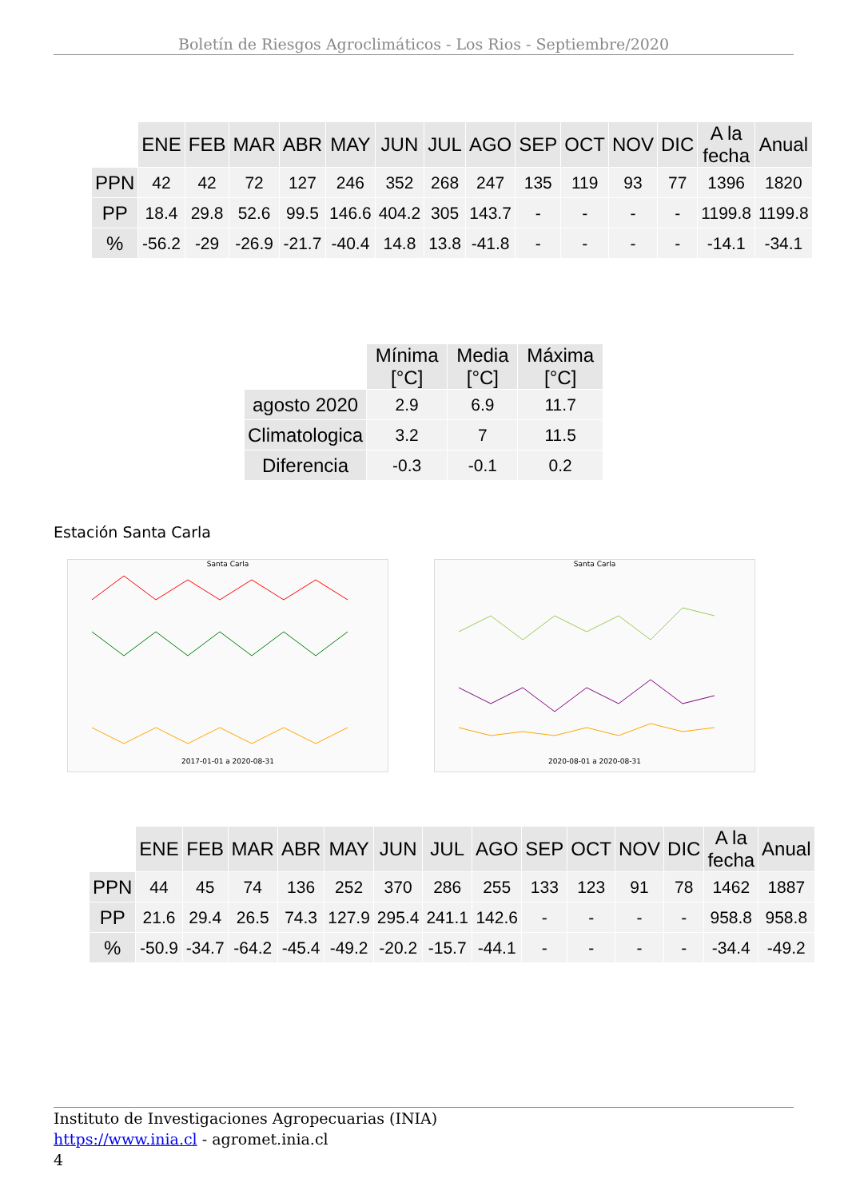Boletín de Riesgos Agroclimáticos - Los Rios - Septiembre/2020
| | ENE | FEB | MAR | ABR | MAY | JUN | JUL | AGO | SEP | OCT | NOV | DIC | A la fecha | Anual |
| --- | --- | --- | --- | --- | --- | --- | --- | --- | --- | --- | --- | --- | --- | --- |
| PPN | 42 | 42 | 72 | 127 | 246 | 352 | 268 | 247 | 135 | 119 | 93 | 77 | 1396 | 1820 |
| PP | 18.4 | 29.8 | 52.6 | 99.5 | 146.6 | 404.2 | 305 | 143.7 | - | - | - | - | 1199.8 | 1199.8 |
| % | -56.2 | -29 | -26.9 | -21.7 | -40.4 | 14.8 | 13.8 | -41.8 | - | - | - | - | -14.1 | -34.1 |
| | Mínima [°C] | Media [°C] | Máxima [°C] |
| --- | --- | --- | --- |
| agosto 2020 | 2.9 | 6.9 | 11.7 |
| Climatologica | 3.2 | 7 | 11.5 |
| Diferencia | -0.3 | -0.1 | 0.2 |
Estación Santa Carla
Santa Carla2017-01-01 a 2020-08-31 Santa Carla2020-08-01 a 2020-08-31
| | ENE | FEB | MAR | ABR | MAY | JUN | JUL | AGO | SEP | OCT | NOV | DIC | A la fecha | Anual |
| --- | --- | --- | --- | --- | --- | --- | --- | --- | --- | --- | --- | --- | --- | --- |
| PPN | 44 | 45 | 74 | 136 | 252 | 370 | 286 | 255 | 133 | 123 | 91 | 78 | 1462 | 1887 |
| PP | 21.6 | 29.4 | 26.5 | 74.3 | 127.9 | 295.4 | 241.1 | 142.6 | - | - | - | - | 958.8 | 958.8 |
| % | -50.9 | -34.7 | -64.2 | -45.4 | -49.2 | -20.2 | -15.7 | -44.1 | - | - | - | - | -34.4 | -49.2 |
Instituto de Investigaciones Agropecuarias (INIA)
https://www.inia.cl - agromet.inia.cl
4